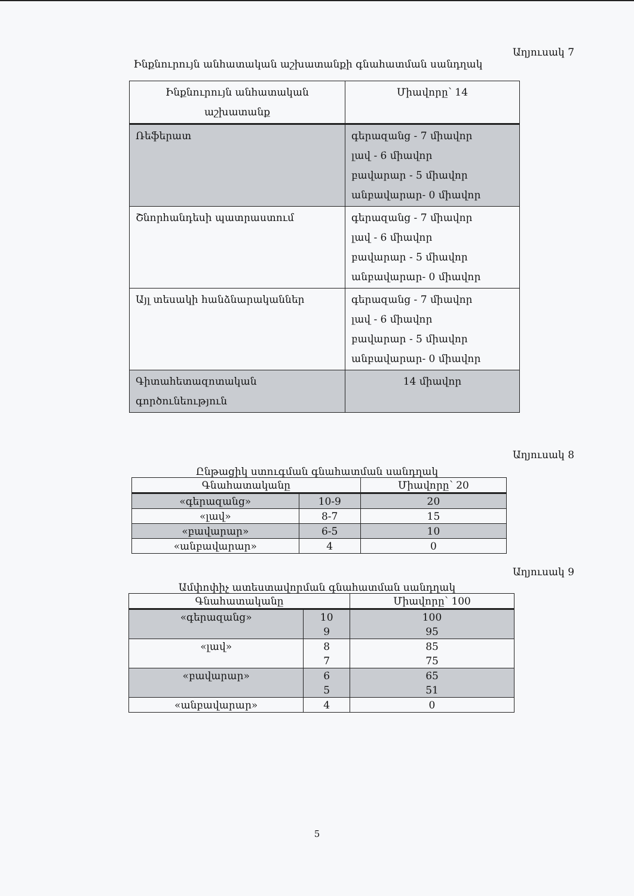Աղյուսակ 7
Ինքնուրույն անհատական աշխատանքի գնահատման սանդղակ
| Ինքնուրույն անհատական աշխատանք | Միավորը՝ 14 |
| --- | --- |
| Ռեֆերատ | գերազանց - 7 միավոր լավ - 6 միավոր բավարար - 5 միավոր անբավարար- 0 միավոր |
| Շնորհանդեսի պատրաստում | գերազանց - 7 միավոր լավ - 6 միավոր բավարար - 5 միավոր անբավարար- 0 միավոր |
| Այլ տեսակի հանձնարականներ | գերազանց - 7 միավոր լավ - 6 միավոր բավարար - 5 միավոր անբավարար- 0 միավոր |
| Գիտահետազոտական գործունեություն | 14 միավոր |
Աղյուսակ 8
Ընթացիկ ստուգման գնահատման սանդղակ
| Գնահատականը | | Միավորը՝ 20 |
| --- | --- | --- |
| «գերազանց» | 10-9 | 20 |
| «լավ» | 8-7 | 15 |
| «բավարար» | 6-5 | 10 |
| «անբավարար» | 4 | 0 |
Աղյուսակ 9
Ամփոփիչ ատեստավորման գնահատման սանդղակ
| Գնահատականը | | Միավորը՝ 100 |
| --- | --- | --- |
| «գերազանց» | 10 | 100 |
| | 9 | 95 |
| «լավ» | 8 | 85 |
| | 7 | 75 |
| «բավարար» | 6 | 65 |
| | 5 | 51 |
| «անբավարար» | 4 | 0 |
5